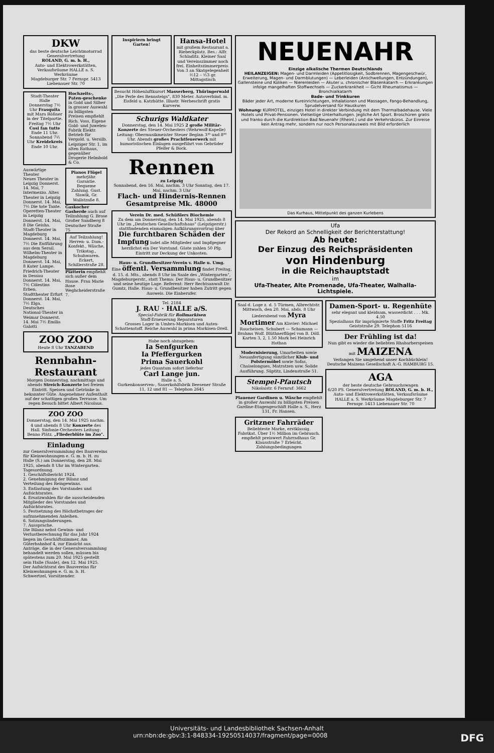DKW
das beste deutsche Leichtmotorrad
Generalvertretung
ROLAND, G. m. b. H.,
Auto- und Elektrowerkstätten, Verkaufsräume HALLE a. S. Werkräume
Magdeburger Str. 7 Fernspr. 5413 Liebenauer Str. 70
Stadt-Theater Halle
Donnerstag 7½ Uhr Frasquita mit Mara Rößner in der Titelpartie. Freitag 7½ Uhr Cosi fan tutte Ende 11 Uhr. Sonnabend 7½ Uhr Kreidekreis Ende 10 Uhr.
Hochzeits-, Paten-geschenke in Gold und Silber in grosser Auswahl zu billigsten Preisen empfiehlt Rich. Voss, Eigene Gold- und Juwelen-Fabrik Elektr. Betrieb für Vergold. u. Versilb. Leipziger Str. 1, im alten Rathaus, gegenüber Drogerie Helmbold & Co.
Auswärtige Theater
Neues Theater in Leipzig Donnerst. 14. Mai, 7 Intermezzo. Altes Theater in Leipzig Donnerst. 14. Mai, 7½ Die tote Tante. Operetten-Theater in Leipzig Donnerst. 14. Mai, 8 Die Geisha. Stadt-Theater in Magdeburg Donnerst. 14. Mai, 7½ Die Entführung aus dem Serail. Wilhelm-Theater in Magdeburg Donnerst. 14. Mai, 8 Kater Lampe. Friedrich-Theater in Dessau Donnerst. 14. Mai, 7½ Cölestins Erben. Stadttheater Erfurt Donnerst. 14. Mai, 7½ Elga. Deutsches National-Theater in Weimar Donnerst. 14. Mai 7½ Emilia Galotti
Pianos Flügel mehrjähr. Garantie. Bequeme Zahlung. Gust. Slawik, Gr. Wallstraße 8.
Gaskocher Gasherde auch auf Teilzahlung G. Brose Großer Sandberg 8 Deutscher Straße 75
Auf Teilzahlung! Herren- u. Dam.-Konfekt., Wäsche, Trikotag., Schuhwaren. Eckert, Schillerstraße 28.
Plätterin empfiehlt sich außer dem Hause. Frau Marie Rose Weghcheiderstraße 7.
ZOO ZOO
Heute 8 Uhr TANZABEND
Rennbahn-Restaurant
Morgen Donnerstag, nachmittags und abends Streich-Konzerte bei freiem Eintritt. Speisen und Getränke in bekannter Güte. Angenehmer Aufenthalt auf der schattigen großen Terrasse. Um regen Besuch bittet Albert Nicolaus.
ZOO ZOO
Donnerstag, den 14. Mai 1925 nachm. 4 und abends 8 Uhr Konzerte des Hall. Sinfonie-Orchesters Leitung: Benno Plätz. „Fliederblüte im Zoo".
Einladung
zur Generalversammlung des Bauvereins für Kleinwohnungen e. G. m. b. H. zu Halle (S.) am Donnerstag, den 28. Mai 1925, abends 8 Uhr im Wintergarten.
Tagesordnung.
1. Geschäftsbericht 1924.
2. Genehmigung der Bilanz und Verteilung des Reingewinns.
3. Entlastung des Vorstandes und Aufsichtsrates.
4. Ersatzwahlen für die ausscheidenden Mitglieder des Vorstandes und Aufsichtsrates.
5. Festsetzung des Höchstbetrages der aufzunehmenden Anleihen.
6. Satzungsänderungen.
7. Aussprache.
Die Bilanz nebst Gewinn- und Verlustberechnung für das Jahr 1924 liegen im Geschäftszimmer, Am Güterbahnhof 4, zur Einsicht aus. Anträge, die in der Generalversammlung behandelt werden sollen, müssen bis spätestens zum 20. Mai 1925 gestellt sein Halle (Saale), den 12. Mai 1925.
Der Aufsichtsrat des Bauvereins für Kleinwohnungen e. G. m. b. H. Schwertzel, Vorsitzender.
Inspiriern bringt Garten!
Hansa-Hotel
mit großem Restaurant a. Riebeckplatz. Bes.: Alfr. Schladitz. Kleiner Saal und Vereinszimmer noch frei. Einheitszimmerpreis. Von 3 an Skatgelegenheit ½12 – ½3 gr. Mittagstisch
Besucht Höhenluftkurort Masserberg, Thüringerwald „Die Perle des Rennsteigs", 830 Meter. Autoverbind. m. Eisfeld u. Katzhütte. Illustr. Werbeschrift gratis Kurverw.
Schurigs Waldkater
Donnerstag, den 14. Mai 1925 2 große Militär-Konzerte des Steuer-Orchesters (Wehrwolf-Kapelle) Leitung: Obermusikmeister Steuer Beginn 3³⁰ und 8⁰⁰ Uhr. Abends großes Prachtfeuerwerk mit humoristischen Einlagen ausgeführt von Gebrüder Pfeifer & Bock.
Rennen
zu Leipzig
Sonnabend, den 16. Mai, nachm. 3 Uhr Sonntag, den 17. Mai, nachm. 3 Uhr
Flach- und Hindernis-Rennen
Gesamtpreise Mk. 48000
Verein Dr. med. Schüßlers Biochemie
Zu dem am Donnerstag, den 14. Mai 1925, abends 8 Uhr im „Deutschen Gesellschaftshaus" (Leipzigerstr.) stattfindenden einmaligen Aufklärungsvortrag über Die furchtbaren Schäden der Impfung ladet alle Mitglieder und Impfgegner herzlichst ein Der Vorstand. Gäste zahlen 50 Pfg. Eintritt zur Deckung der Unkosten.
Haus- u. Grundbesitzer-Verein v. Halle u. Umg.
Eine öffentl. Versammlung findet Freitag, d. 15. d. Mts., abends 8 Uhr im Saale des „Wintergarten", Magdeburgerstr., statt Thema: Der Haus- u. Grundbesitzer und seine heutige Lage. Referent: Herr Rechtsanwalt Dr. Gumtz, Halle. Haus- u. Grundbesitzer haben Zutritt gegen Ausweis. Die Einberufer.
Tel. 2184
J. RAU · HALLE a/S.
Special-Fabrik für Rollmarkisen
Stoff-Erneuerung Reparaturen
Grosses Lager in Umbra-Markisen und Autex-Schattenstoff. Reiche Auswahl in prima Markisen-Drell.
Habe noch abzugeben:
Ia Senfgurken
Ia Pfeffergurken
Prima Sauerkohl
jedes Quantum sofort lieferbar
Carl Lange jun.
Halle a. S.
Gurkenkonserven-, Sauerkohlfabrik Beesener Straße 11, 12 und 81 — Telephon 2645
NEUENAHR
Einzige alkalische Thermen Deutschlands
HEILANZEIGEN: Magen- und Darmleiden (Appetitlosigkeit, Sodbrennen, Magengeschwür, Erweiterung, Magen- und Darmblutungen) — Leberleiden (Anschwellungen, Entzündungen), Gallensteine und Koliken — Nierenleiden — Akuter u. chronischer Blasenkatarrh — Erkrankungen infolge mangelhaften Stoffwechsels — Zuckerkrankheit — Gicht Rheumatismus — Bronchialkatarrh
Bade- und Trinkkuren
Bäder jeder Art, moderne Kureinrichtungen, Inhalationen und Massagen, Fango-Behandlung, Sprudelversand für Hauskuren
Wohnung: KURHOTEL, einziges Hotel in direkter Verbindung mit dem Thermalbadehause. Viele Hotels und Privat-Pensionen. Vielseitige Unterhaltungen. Jegliche Art Sport. Broschüren gratis und franko durch die Kurdirektion Bad Neuenahr (Rheinl.) und die Verkehrsbüros. Zur Einreise kein Antrag mehr, sondern nur noch Personalausweis mit Bild erforderlich
Das Kurhaus, Mittelpunkt des ganzen Kurlebens
Ufa
Der Rekord an Schnelligkeit der Berichterstattung!
Ab heute:
Der Einzug des Reichspräsidenten
von Hindenburg
in die Reichshauptstadt
im
Ufa-Theater, Alte Promenade, Ufa-Theater, Walhalla-Lichtspiele.
Saal d. Loge z. d. 5 Türmen, Albrechtstr. Mittwoch, den 20. Mai, abds. 8 Uhr Liederabend von Myra Mortimer Am Klavier: Michael Raucheisen. Schubert — Schumann — Brahms Wolf. Blüthnerflügel von B. Döll. Karten 3, 2, 1.50 Mark bei Heinrich Hothan
Modernisierung, Umarbeiten sowie Neuanfertigung sämtlicher Klub- und Polstermöbel sowie Sofas, Chaiselongues, Matratzen usw. Solide Ausführung. Süptitz, Lindenstraße 51.
Stempel-Pfautsch Nikolaistr. 6 Fernruf: 3662
Plauener Gardinen u. Wäsche empfiehlt in großer Auswahl zu billigsten Preisen Gardine-Etagengeschäft Halle a. S., Herz 131, Fr. Hansen.
Gritzner Fahrräder Beliebteste Marke, erstklassig. Fabrikat. Über 1½ Million im Gebrauch. empfiehlt preiswert Fahrradhaus Gr. Klausstraße 7 Erleicht. Zahlungsbedingungen
Damen-Sport- u. Regenhüte
sehr elegant und kleidsam, wasserdicht . . . Mk. 4.50
Spezialhaus für imprägnierte Stoffe Fritz Freitag Geiststraße 29. Telephon 5116
Der Frühling ist da!
Nun gibt es wieder die beliebten Rhabarberspeisen mit MAIZENA
Verlangen Sie umgehend unser Kochbüchlein! Deutsche Maizena Gesellschaft A.-G. HAMBURG 15.
AGA
der beste deutsche Gebrauchswagen
6/20 PS. Generalvertretung ROLAND, G. m. b. H., Auto- und Elektrowerkstätten, Verkaufsräume HALLE a. S. Werkräume Magdeburger Str. 7 Fernspr. 5413 Liebenauer Str. 70
Universitäts- und Landesbibliothek Sachsen-Anhalt
urn:nbn:de:gbv:3:1-848334-19250514037/fragment/page=0008 DFG